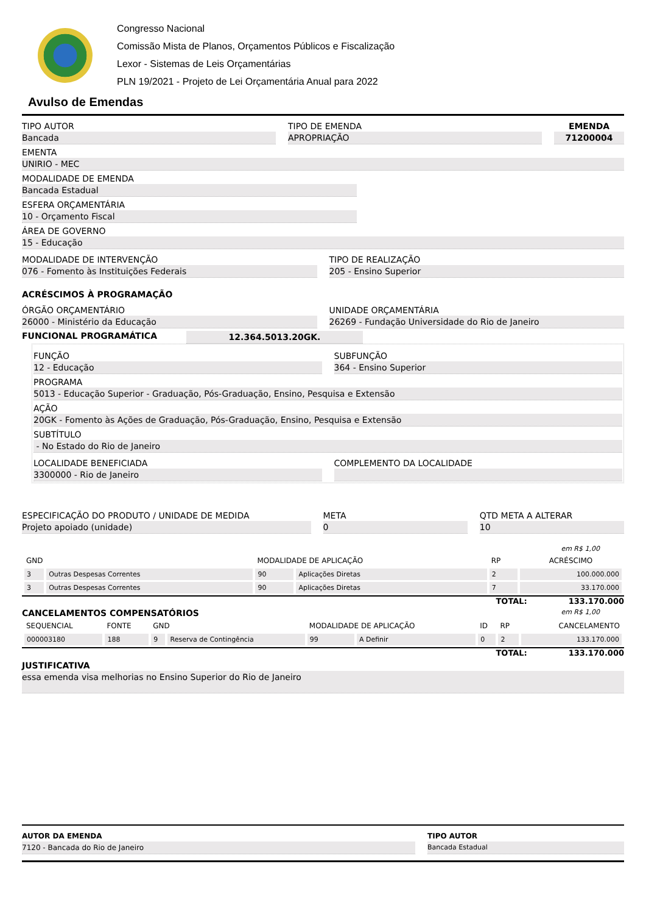Congresso Nacional
Comissão Mista de Planos, Orçamentos Públicos e Fiscalização
Lexor - Sistemas de Leis Orçamentárias
PLN 19/2021 - Projeto de Lei Orçamentária Anual para 2022
Avulso de Emendas
TIPO AUTOR
Bancada
TIPO DE EMENDA
APROPRIAÇÃO
EMENDA
71200004
EMENTA
UNIRIO - MEC
MODALIDADE DE EMENDA
Bancada Estadual
ESFERA ORÇAMENTÁRIA
10 - Orçamento Fiscal
ÁREA DE GOVERNO
15 - Educação
MODALIDADE DE INTERVENÇÃO
076 - Fomento às Instituições Federais
TIPO DE REALIZAÇÃO
205 - Ensino Superior
ACRÉSCIMOS À PROGRAMAÇÃO
ÓRGÃO ORÇAMENTÁRIO
26000 - Ministério da Educação
UNIDADE ORÇAMENTÁRIA
26269 - Fundação Universidade do Rio de Janeiro
FUNCIONAL PROGRAMÁTICA
12.364.5013.20GK.
FUNÇÃO
12 - Educação
SUBFUNÇÃO
364 - Ensino Superior
PROGRAMA
5013 - Educação Superior - Graduação, Pós-Graduação, Ensino, Pesquisa e Extensão
AÇÃO
20GK - Fomento às Ações de Graduação, Pós-Graduação, Ensino, Pesquisa e Extensão
SUBTÍTULO
- No Estado do Rio de Janeiro
LOCALIDADE BENEFICIADA
3300000 - Rio de Janeiro
COMPLEMENTO DA LOCALIDADE
ESPECIFICAÇÃO DO PRODUTO / UNIDADE DE MEDIDA
Projeto apoiado (unidade)
META
0
QTD META A ALTERAR
10
em R$ 1,00
| GND | | MODALIDADE DE APLICAÇÃO | | RP | ACRÉSCIMO |
| --- | --- | --- | --- | --- | --- |
| 3 | Outras Despesas Correntes | 90 | Aplicações Diretas | 2 | 100.000.000 |
| 3 | Outras Despesas Correntes | 90 | Aplicações Diretas | 7 | 33.170.000 |
TOTAL: 133.170.000
CANCELAMENTOS COMPENSATÓRIOS
em R$ 1,00
| SEQUENCIAL | FONTE | GND | | MODALIDADE DE APLICAÇÃO | | ID | RP | CANCELAMENTO |
| --- | --- | --- | --- | --- | --- | --- | --- | --- |
| 000003180 | 188 | 9 | Reserva de Contingência | 99 | A Definir | 0 | 2 | 133.170.000 |
TOTAL: 133.170.000
JUSTIFICATIVA
essa emenda visa melhorias no Ensino Superior do Rio de Janeiro
AUTOR DA EMENDA
7120 - Bancada do Rio de Janeiro
TIPO AUTOR
Bancada Estadual